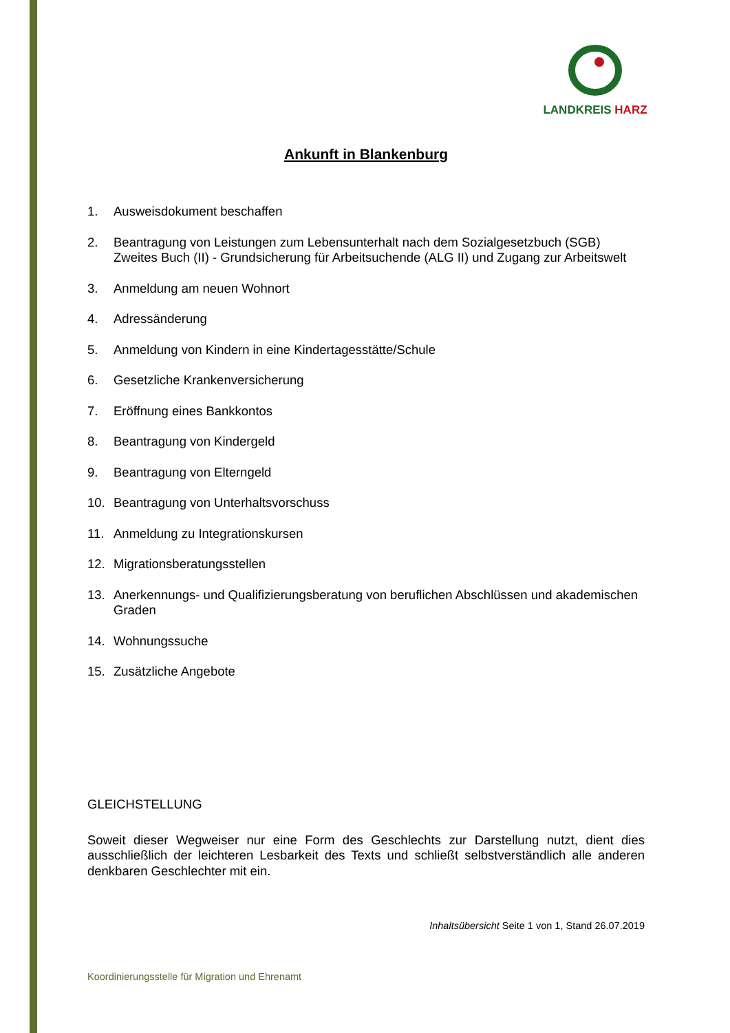LANDKREIS HARZ
Ankunft in Blankenburg
1. Ausweisdokument beschaffen
2. Beantragung von Leistungen zum Lebensunterhalt nach dem Sozialgesetzbuch (SGB) Zweites Buch (II) - Grundsicherung für Arbeitsuchende (ALG II) und Zugang zur Arbeitswelt
3. Anmeldung am neuen Wohnort
4. Adressänderung
5. Anmeldung von Kindern in eine Kindertagesstätte/Schule
6. Gesetzliche Krankenversicherung
7. Eröffnung eines Bankkontos
8. Beantragung von Kindergeld
9. Beantragung von Elterngeld
10. Beantragung von Unterhaltsvorschuss
11. Anmeldung zu Integrationskursen
12. Migrationsberatungsstellen
13. Anerkennungs- und Qualifizierungsberatung von beruflichen Abschlüssen und akademischen Graden
14. Wohnungssuche
15. Zusätzliche Angebote
GLEICHSTELLUNG
Soweit dieser Wegweiser nur eine Form des Geschlechts zur Darstellung nutzt, dient dies ausschließlich der leichteren Lesbarkeit des Texts und schließt selbstverständlich alle anderen denkbaren Geschlechter mit ein.
Inhaltsübersicht Seite 1 von 1, Stand 26.07.2019
Koordinierungsstelle für Migration und Ehrenamt